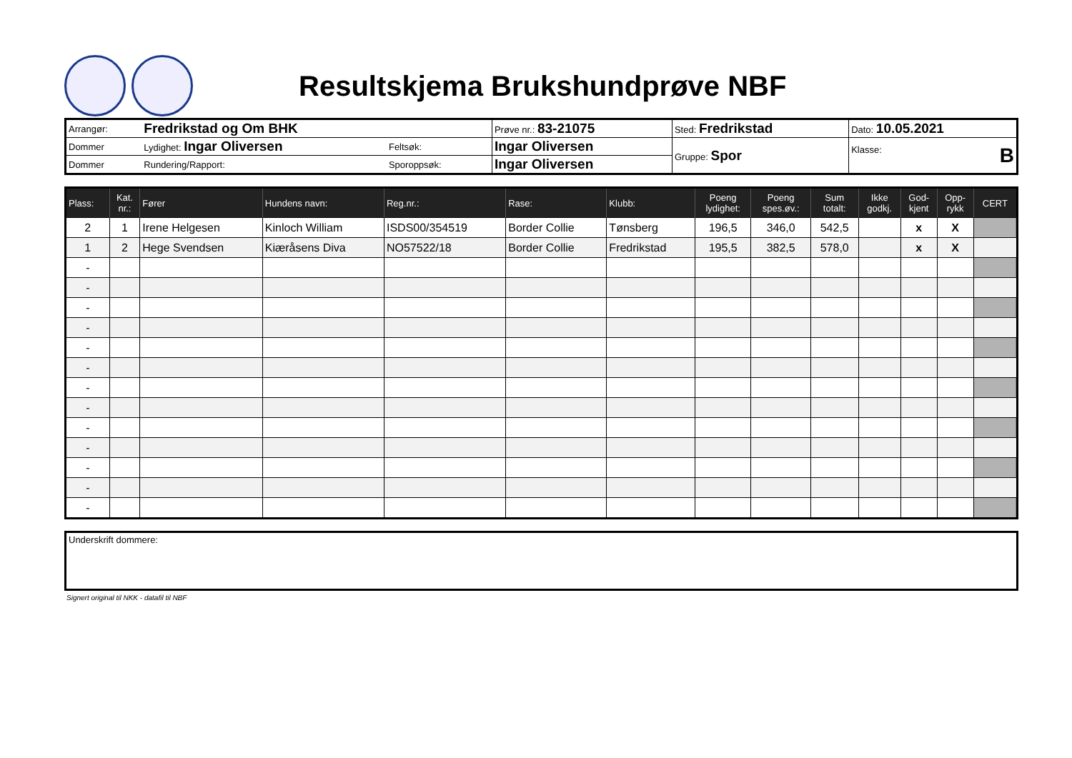Resultskjema Brukshundprøve NBF
| Arrangør: | Fredrikstad og Om BHK | | | Prøve nr.: 83-21075 | Sted: Fredrikstad | Dato: 10.05.2021 |
| Dommer | Lydighet: Ingar Oliversen | Feltsøk: | | Ingar Oliversen | Gruppe: Spor | Klasse: B |
| Dommer | Rundering/Rapport: | Sporoppsøk: | | Ingar Oliversen | | |
| Plass: | Kat. nr.: | Fører | Hundens navn: | Reg.nr.: | Rase: | Klubb: | Poeng lydighet: | Poeng spes.øv.: | Sum totalt: | Ikke godkj. | God- kjent | Opp- rykk | CERT |
| --- | --- | --- | --- | --- | --- | --- | --- | --- | --- | --- | --- | --- | --- |
| 2 | 1 | Irene Helgesen | Kinloch William | ISDS00/354519 | Border Collie | Tønsberg | 196,5 | 346,0 | 542,5 | | x | X | |
| 1 | 2 | Hege Svendsen | Kiæråsens Diva | NO57522/18 | Border Collie | Fredrikstad | 195,5 | 382,5 | 578,0 | | x | X | |
| - | | | | | | | | | | | | | |
| - | | | | | | | | | | | | | |
| - | | | | | | | | | | | | | |
| - | | | | | | | | | | | | | |
| - | | | | | | | | | | | | | |
| - | | | | | | | | | | | | | |
| - | | | | | | | | | | | | | |
| - | | | | | | | | | | | | | |
| - | | | | | | | | | | | | | |
| - | | | | | | | | | | | | | |
| - | | | | | | | | | | | | | |
| - | | | | | | | | | | | | | |
| - | | | | | | | | | | | | | |
Underskrift dommere:
Signert original til NKK - datafil til NBF